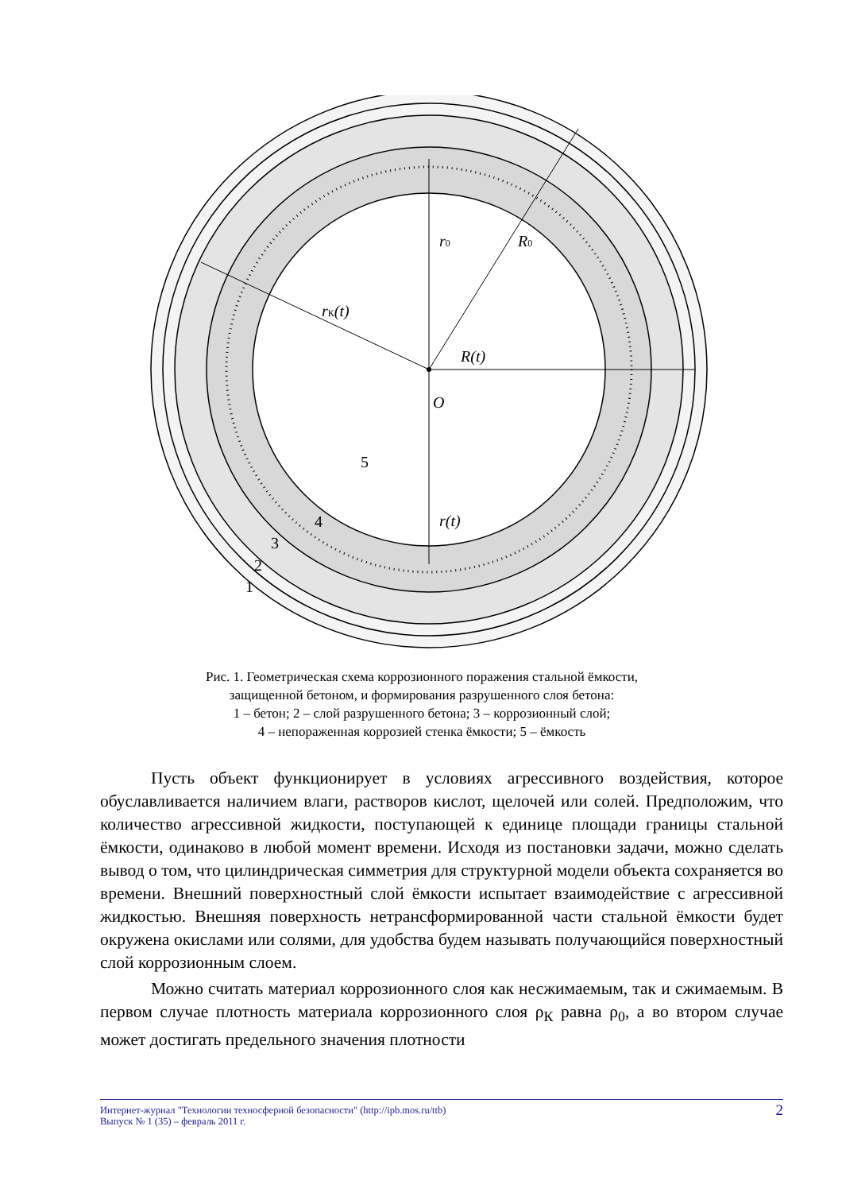r0
R0
rК(t)
R(t)
O
5
r(t)
4
3
2
1
Рис. 1. Геометрическая схема коррозионного поражения стальной ёмкости,
защищенной бетоном, и формирования разрушенного слоя бетона:
1 – бетон; 2 – слой разрушенного бетона; 3 – коррозионный слой;
4 – непораженная коррозией стенка ёмкости; 5 – ёмкость
Пусть объект функционирует в условиях агрессивного воздействия, которое обуславливается наличием влаги, растворов кислот, щелочей или солей. Предположим, что количество агрессивной жидкости, поступающей к единице площади границы стальной ёмкости, одинаково в любой момент времени. Исходя из постановки задачи, можно сделать вывод о том, что цилиндрическая симметрия для структурной модели объекта сохраняется во времени. Внешний поверхностный слой ёмкости испытает взаимодействие с агрессивной жидкостью. Внешняя поверхность нетрансформированной части стальной ёмкости будет окружена окислами или солями, для удобства будем называть получающийся поверхностный слой коррозионным слоем.
Можно считать материал коррозионного слоя как несжимаемым, так и сжимаемым. В первом случае плотность материала коррозионного слоя ρ<sub>К</sub> равна ρ<sub>0</sub>, а во втором случае может достигать предельного значения плотности
Интернет-журнал "Технологии техносферной безопасности" (http://ipb.mos.ru/ttb)
Выпуск № 1 (35) – февраль 2011 г.
2